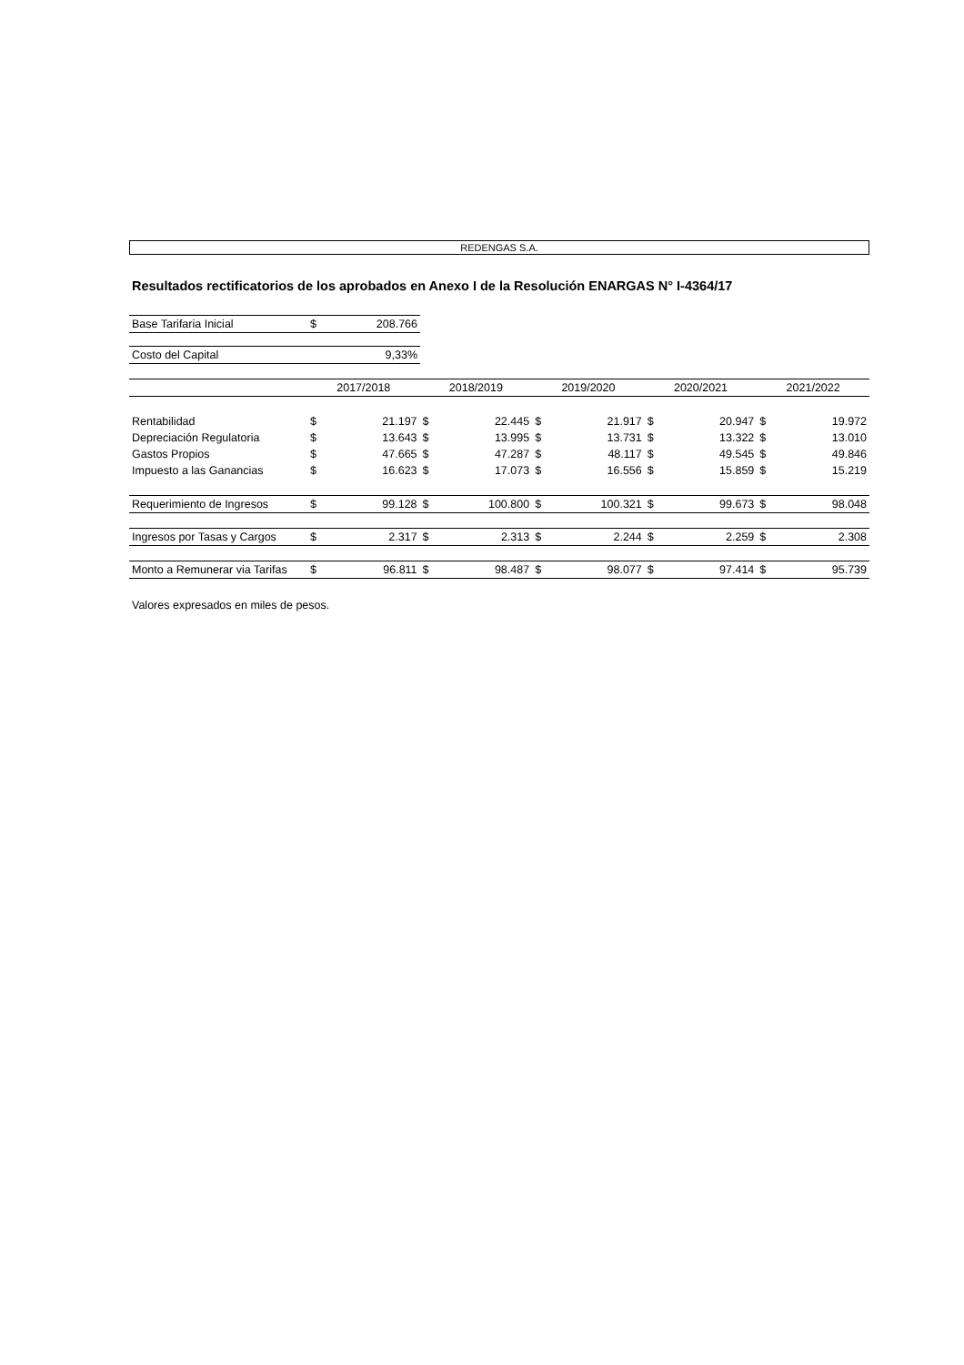REDENGAS S.A.
Resultados rectificatorios de los aprobados en Anexo I de la Resolución ENARGAS N° I-4364/17
| Base Tarifaria Inicial | $ | 208.766 |
| Costo del Capital | | 9,33% |
| | 2017/2018 | | 2018/2019 | | 2019/2020 | | 2020/2021 | | 2021/2022 | |
| --- | --- | --- | --- | --- | --- | --- | --- | --- | --- | --- |
| Rentabilidad | $ | 21.197 | $ | 22.445 | $ | 21.917 | $ | 20.947 | $ | 19.972 |
| Depreciación Regulatoria | $ | 13.643 | $ | 13.995 | $ | 13.731 | $ | 13.322 | $ | 13.010 |
| Gastos Propios | $ | 47.665 | $ | 47.287 | $ | 48.117 | $ | 49.545 | $ | 49.846 |
| Impuesto a las Ganancias | $ | 16.623 | $ | 17.073 | $ | 16.556 | $ | 15.859 | $ | 15.219 |
| Requerimiento de Ingresos | $ | 99.128 | $ | 100.800 | $ | 100.321 | $ | 99.673 | $ | 98.048 |
| Ingresos por Tasas y Cargos | $ | 2.317 | $ | 2.313 | $ | 2.244 | $ | 2.259 | $ | 2.308 |
| Monto a Remunerar via Tarifas | $ | 96.811 | $ | 98.487 | $ | 98.077 | $ | 97.414 | $ | 95.739 |
Valores expresados en miles de pesos.